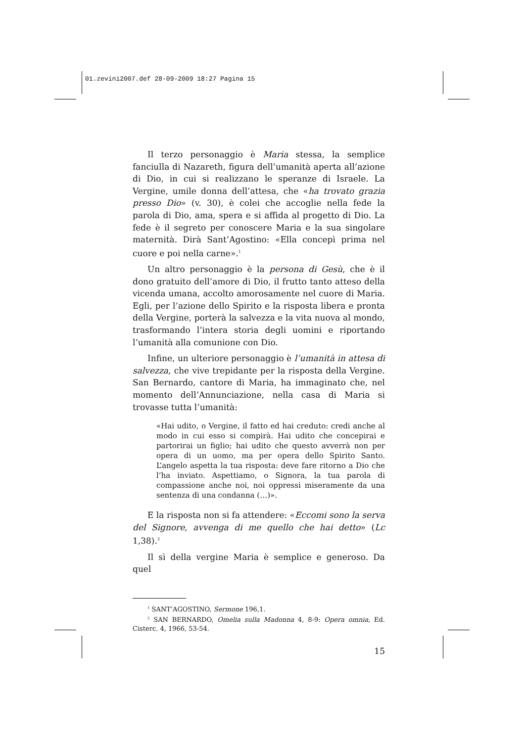01.zevini2007.def 28-09-2009 18:27 Pagina 15
Il terzo personaggio è Maria stessa, la semplice fanciulla di Nazareth, figura dell’umanità aperta all’azione di Dio, in cui si realizzano le speranze di Israele. La Vergine, umile donna dell’attesa, che «ha trovato grazia presso Dio» (v. 30), è colei che accoglie nella fede la parola di Dio, ama, spera e si affida al progetto di Dio. La fede è il segreto per conoscere Maria e la sua singolare maternità. Dirà Sant’Agostino: «Ella concepì prima nel cuore e poi nella carne».<sup>1</sup>
Un altro personaggio è la persona di Gesù, che è il dono gratuito dell’amore di Dio, il frutto tanto atteso della vicenda umana, accolto amorosamente nel cuore di Maria. Egli, per l’azione dello Spirito e la risposta libera e pronta della Vergine, porterà la salvezza e la vita nuova al mondo, trasformando l’intera storia degli uomini e riportando l’umanità alla comunione con Dio.
Infine, un ulteriore personaggio è l’umanità in attesa di salvezza, che vive trepidante per la risposta della Vergine. San Bernardo, cantore di Maria, ha immaginato che, nel momento dell’Annunciazione, nella casa di Maria si trovasse tutta l’umanità:
«Hai udito, o Vergine, il fatto ed hai creduto: credi anche al modo in cui esso si compirà. Hai udito che concepirai e partorirai un figlio; hai udito che questo avverrà non per opera di un uomo, ma per opera dello Spirito Santo. L’angelo aspetta la tua risposta: deve fare ritorno a Dio che l’ha inviato. Aspettiamo, o Signora, la tua parola di compassione anche noi, noi oppressi miseramente da una sentenza di una condanna (…)».
E la risposta non si fa attendere: «Eccomi sono la serva del Signore, avvenga di me quello che hai detto» (Lc 1,38).<sup>2</sup>
Il sì della vergine Maria è semplice e generoso. Da quel
<sup>1</sup> SANT’AGOSTINO, Sermone 196,1.
<sup>2</sup> SAN BERNARDO, Omelia sulla Madonna 4, 8-9: Opera omnia, Ed. Cisterc. 4, 1966, 53-54.
15